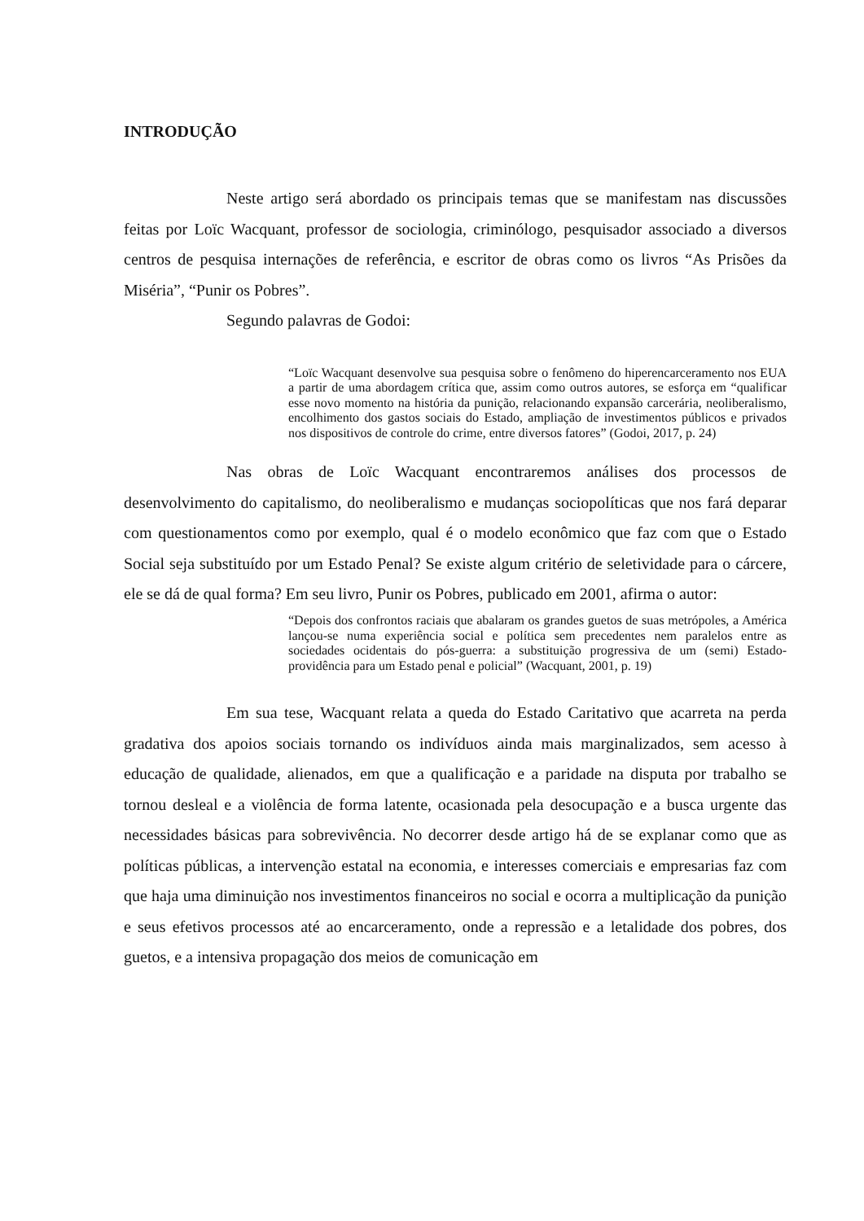INTRODUÇÃO
Neste artigo será abordado os principais temas que se manifestam nas discussões feitas por Loïc Wacquant, professor de sociologia, criminólogo, pesquisador associado a diversos centros de pesquisa internações de referência, e escritor de obras como os livros “As Prisões da Miséria”, “Punir os Pobres”.
Segundo palavras de Godoi:
“Loïc Wacquant desenvolve sua pesquisa sobre o fenômeno do hiperencarceramento nos EUA a partir de uma abordagem crítica que, assim como outros autores, se esforça em “qualificar esse novo momento na história da punição, relacionando expansão carcerária, neoliberalismo, encolhimento dos gastos sociais do Estado, ampliação de investimentos públicos e privados nos dispositivos de controle do crime, entre diversos fatores” (Godoi, 2017, p. 24)
Nas obras de Loïc Wacquant encontraremos análises dos processos de desenvolvimento do capitalismo, do neoliberalismo e mudanças sociopolíticas que nos fará deparar com questionamentos como por exemplo, qual é o modelo econômico que faz com que o Estado Social seja substituído por um Estado Penal? Se existe algum critério de seletividade para o cárcere, ele se dá de qual forma? Em seu livro, Punir os Pobres, publicado em 2001, afirma o autor:
“Depois dos confrontos raciais que abalaram os grandes guetos de suas metrópoles, a América lançou-se numa experiência social e política sem precedentes nem paralelos entre as sociedades ocidentais do pós-guerra: a substituição progressiva de um (semi) Estado-providência para um Estado penal e policial” (Wacquant, 2001, p. 19)
Em sua tese, Wacquant relata a queda do Estado Caritativo que acarreta na perda gradativa dos apoios sociais tornando os indivíduos ainda mais marginalizados, sem acesso à educação de qualidade, alienados, em que a qualificação e a paridade na disputa por trabalho se tornou desleal e a violência de forma latente, ocasionada pela desocupação e a busca urgente das necessidades básicas para sobrevivência. No decorrer desde artigo há de se explanar como que as políticas públicas, a intervenção estatal na economia, e interesses comerciais e empresarias faz com que haja uma diminuição nos investimentos financeiros no social e ocorra a multiplicação da punição e seus efetivos processos até ao encarceramento, onde a repressão e a letalidade dos pobres, dos guetos, e a intensiva propagação dos meios de comunicação em